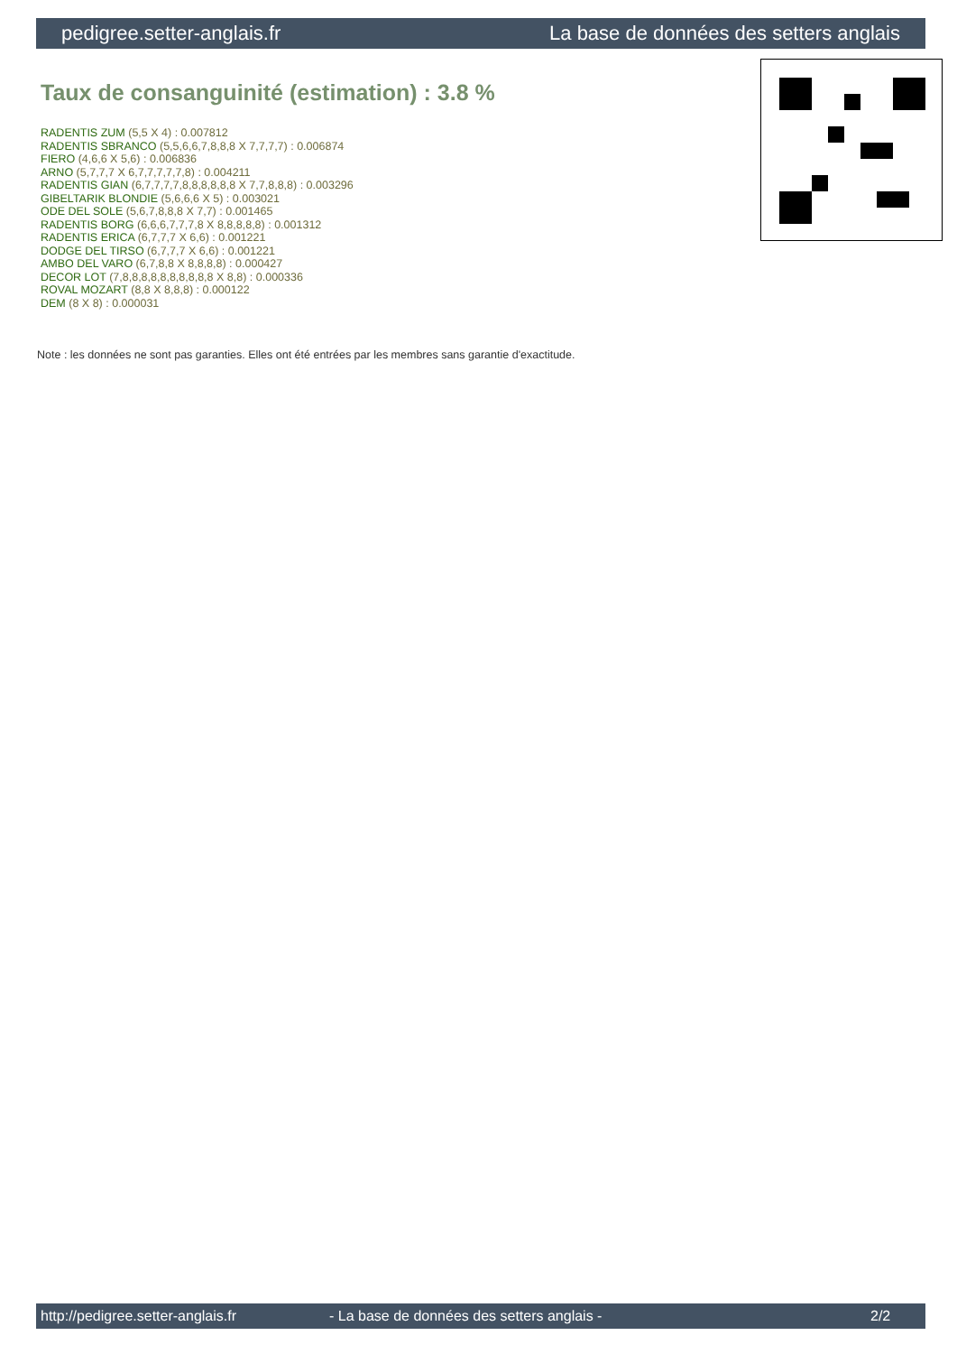pedigree.setter-anglais.fr La base de données des setters anglais
Taux de consanguinité (estimation) : 3.8 %
RADENTIS ZUM (5,5 X 4) : 0.007812
RADENTIS SBRANCO (5,5,6,6,7,8,8,8 X 7,7,7,7) : 0.006874
FIERO (4,6,6 X 5,6) : 0.006836
ARNO (5,7,7,7 X 6,7,7,7,7,7,8) : 0.004211
RADENTIS GIAN (6,7,7,7,7,8,8,8,8,8,8 X 7,7,8,8,8) : 0.003296
GIBELTARIK BLONDIE (5,6,6,6 X 5) : 0.003021
ODE DEL SOLE (5,6,7,8,8,8 X 7,7) : 0.001465
RADENTIS BORG (6,6,6,7,7,7,8 X 8,8,8,8,8) : 0.001312
RADENTIS ERICA (6,7,7,7 X 6,6) : 0.001221
DODGE DEL TIRSO (6,7,7,7 X 6,6) : 0.001221
AMBO DEL VARO (6,7,8,8 X 8,8,8,8) : 0.000427
DECOR LOT (7,8,8,8,8,8,8,8,8,8,8 X 8,8) : 0.000336
ROVAL MOZART (8,8 X 8,8,8) : 0.000122
DEM (8 X 8) : 0.000031
Note : les données ne sont pas garanties. Elles ont été entrées par les membres sans garantie d'exactitude.
http://pedigree.setter-anglais.fr - La base de données des setters anglais - 2/2